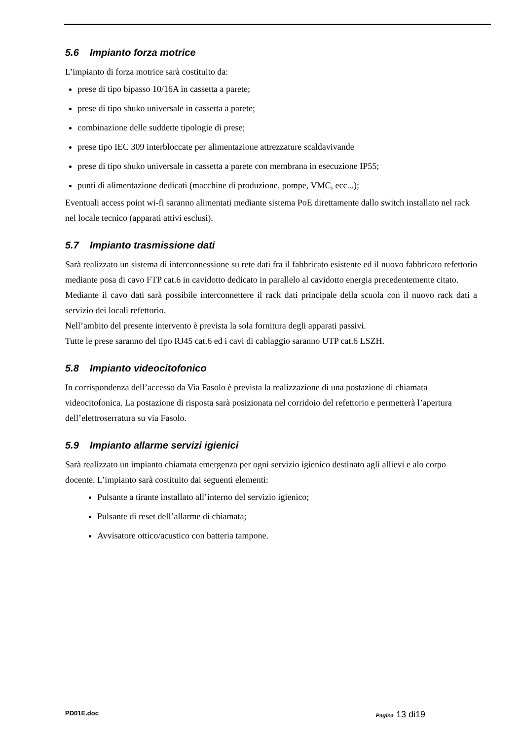5.6 Impianto forza motrice
L’impianto di forza motrice sarà costituito da:
prese di tipo bipasso 10/16A in cassetta a parete;
prese di tipo shuko universale in cassetta a parete;
combinazione delle suddette tipologie di prese;
prese tipo IEC 309 interbloccate per alimentazione attrezzature scaldavivande
prese di tipo shuko universale in cassetta a parete con membrana in esecuzione IP55;
punti di alimentazione dedicati (macchine di produzione, pompe, VMC, ecc...);
Eventuali access point wi-fi saranno alimentati mediante sistema PoE direttamente dallo switch installato nel rack nel locale tecnico (apparati attivi esclusi).
5.7 Impianto trasmissione dati
Sarà realizzato un sistema di interconnessione su rete dati fra il fabbricato esistente ed il nuovo fabbricato refettorio mediante posa di cavo FTP cat.6 in cavidotto dedicato in parallelo al cavidotto energia precedentemente citato.
Mediante il cavo dati sarà possibile interconnettere il rack dati principale della scuola con il nuovo rack dati a servizio dei locali refettorio.
Nell’ambito del presente intervento è prevista la sola fornitura degli apparati passivi.
Tutte le prese saranno del tipo RJ45 cat.6 ed i cavi di cablaggio saranno UTP cat.6 LSZH.
5.8 Impianto videocitofonico
In corrispondenza dell’accesso da Via Fasolo è prevista la realizzazione di una postazione di chiamata videocitofonica. La postazione di risposta sarà posizionata nel corridoio del refettorio e permetterà l’apertura dell’elettroserratura su via Fasolo.
5.9 Impianto allarme servizi igienici
Sarà realizzato un impianto chiamata emergenza per ogni servizio igienico destinato agli allievi e alo corpo docente. L’impianto sarà costituito dai seguenti elementi:
Pulsante a tirante installato all’interno del servizio igienico;
Pulsante di reset dell’allarme di chiamata;
Avvisatore ottico/acustico con batteria tampone.
PD01E.doc Pagina 13 di19